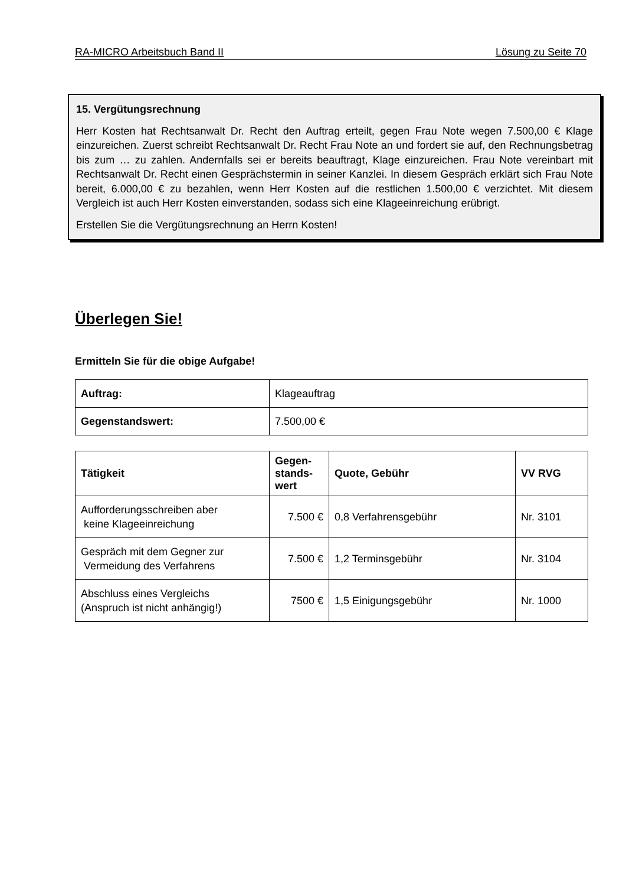RA-MICRO Arbeitsbuch Band II Lösung zu Seite 70
15. Vergütungsrechnung
Herr Kosten hat Rechtsanwalt Dr. Recht den Auftrag erteilt, gegen Frau Note wegen 7.500,00 € Klage einzureichen. Zuerst schreibt Rechtsanwalt Dr. Recht Frau Note an und fordert sie auf, den Rechnungsbetrag bis zum … zu zahlen. Andernfalls sei er bereits beauftragt, Klage einzureichen. Frau Note vereinbart mit Rechtsanwalt Dr. Recht einen Gesprächstermin in seiner Kanzlei. In diesem Gespräch erklärt sich Frau Note bereit, 6.000,00 € zu bezahlen, wenn Herr Kosten auf die restlichen 1.500,00 € verzichtet. Mit diesem Vergleich ist auch Herr Kosten einverstanden, sodass sich eine Klageeinreichung erübrigt.
Erstellen Sie die Vergütungsrechnung an Herrn Kosten!
Überlegen Sie!
Ermitteln Sie für die obige Aufgabe!
| Auftrag: | Klageauftrag |
| Gegenstandswert: | 7.500,00 € |
| Tätigkeit | Gegen- stands- wert | Quote, Gebühr | VV RVG |
| --- | --- | --- | --- |
| Aufforderungsschreiben aber keine Klageeinreichung | 7.500 € | 0,8 Verfahrensgebühr | Nr. 3101 |
| Gespräch mit dem Gegner zur Vermeidung des Verfahrens | 7.500 € | 1,2 Terminsgebühr | Nr. 3104 |
| Abschluss eines Vergleichs (Anspruch ist nicht anhängig!) | 7500 € | 1,5 Einigungsgebühr | Nr. 1000 |